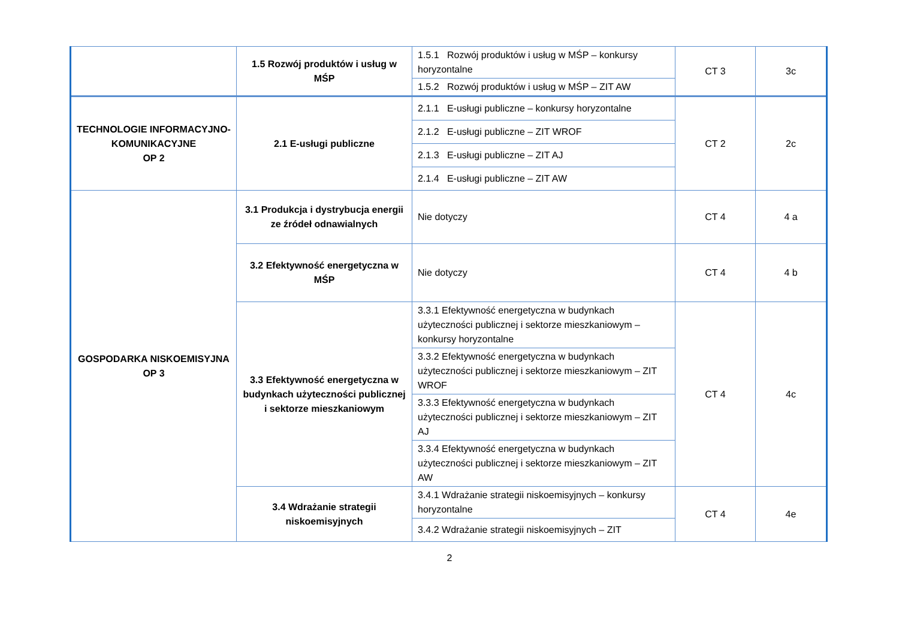| | 1.5 Rozwój produktów i usług w MŚP | 1.5.1 Rozwój produktów i usług w MŚP – konkursy horyzontalne | CT 3 | 3c |
| | | 1.5.2 Rozwój produktów i usług w MŚP – ZIT AW | | |
| TECHNOLOGIE INFORMACYJNO-KOMUNIKACYJNE OP 2 | 2.1 E-usługi publiczne | 2.1.1 E-usługi publiczne – konkursy horyzontalne | CT 2 | 2c |
| | | 2.1.2 E-usługi publiczne – ZIT WROF | | |
| | | 2.1.3 E-usługi publiczne – ZIT AJ | | |
| | | 2.1.4 E-usługi publiczne – ZIT AW | | |
| GOSPODARKA NISKOEMISYJNA OP 3 | 3.1 Produkcja i dystrybucja energii ze źródeł odnawialnych | Nie dotyczy | CT 4 | 4 a |
| | 3.2 Efektywność energetyczna w MŚP | Nie dotyczy | CT 4 | 4 b |
| | 3.3 Efektywność energetyczna w budynkach użyteczności publicznej i sektorze mieszkaniowym | 3.3.1 Efektywność energetyczna w budynkach użyteczności publicznej i sektorze mieszkaniowym – konkursy horyzontalne | CT 4 | 4c |
| | | 3.3.2 Efektywność energetyczna w budynkach użyteczności publicznej i sektorze mieszkaniowym – ZIT WROF | | |
| | | 3.3.3 Efektywność energetyczna w budynkach użyteczności publicznej i sektorze mieszkaniowym – ZIT AJ | | |
| | | 3.3.4 Efektywność energetyczna w budynkach użyteczności publicznej i sektorze mieszkaniowym – ZIT AW | | |
| | 3.4 Wdrażanie strategii niskoemisyjnych | 3.4.1 Wdrażanie strategii niskoemisyjnych – konkursy horyzontalne | CT 4 | 4e |
| | | 3.4.2 Wdrażanie strategii niskoemisyjnych – ZIT | | |
2